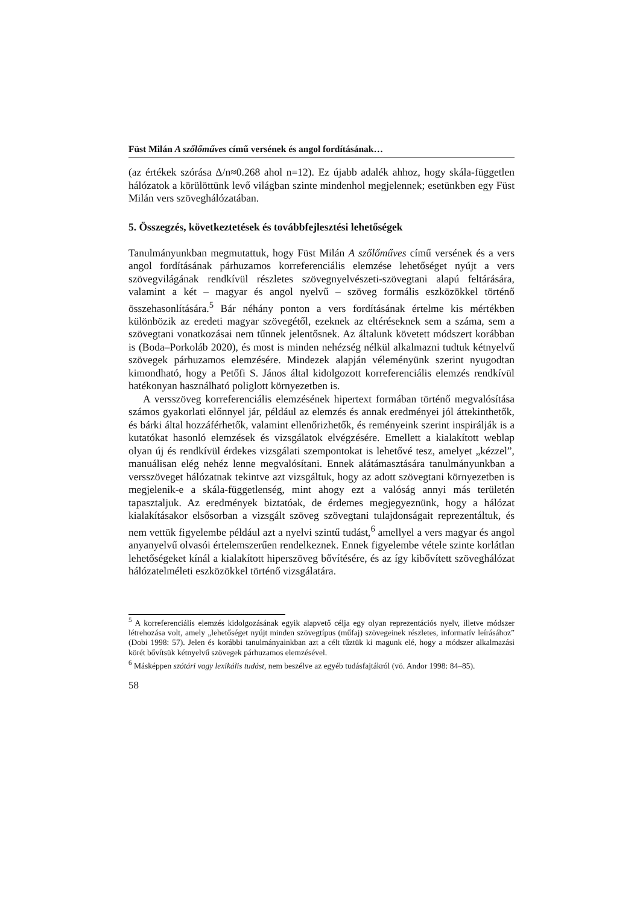Füst Milán A szőlőműves című versének és angol fordításának…
(az értékek szórása Δ/n≈0.268 ahol n=12). Ez újabb adalék ahhoz, hogy skála-független hálózatok a körülöttünk levő világban szinte mindenhol megjelennek; esetünkben egy Füst Milán vers szöveghálózatában.
5. Összegzés, következtetések és továbbfejlesztési lehetőségek
Tanulmányunkban megmutattuk, hogy Füst Milán A szőlőműves című versének és a vers angol fordításának párhuzamos korreferenciális elemzése lehetőséget nyújt a vers szövegvilágának rendkívül részletes szövegnyelvészeti-szövegtani alapú feltárására, valamint a két – magyar és angol nyelvű – szöveg formális eszközökkel történő összehasonlítására.<sup>5</sup> Bár néhány ponton a vers fordításának értelme kis mértékben különbözik az eredeti magyar szövegétől, ezeknek az eltéréseknek sem a száma, sem a szövegtani vonatkozásai nem tűnnek jelentősnek. Az általunk követett módszert korábban is (Boda–Porkoláb 2020), és most is minden nehézség nélkül alkalmazni tudtuk kétnyelvű szövegek párhuzamos elemzésére. Mindezek alapján véleményünk szerint nyugodtan kimondható, hogy a Petőfi S. János által kidolgozott korreferenciális elemzés rendkívül hatékonyan használható poliglott környezetben is.
A versszöveg korreferenciális elemzésének hipertext formában történő megvalósítása számos gyakorlati előnnyel jár, például az elemzés és annak eredményei jól áttekinthetők, és bárki által hozzáférhetők, valamint ellenőrizhetők, és reményeink szerint inspirálják is a kutatókat hasonló elemzések és vizsgálatok elvégzésére. Emellett a kialakított weblap olyan új és rendkívül érdekes vizsgálati szempontokat is lehetővé tesz, amelyet „kézzel”, manuálisan elég nehéz lenne megvalósítani. Ennek alátámasztására tanulmányunkban a versszöveget hálózatnak tekintve azt vizsgáltuk, hogy az adott szövegtani környezetben is megjelenik-e a skála-függetlenség, mint ahogy ezt a valóság annyi más területén tapasztaljuk. Az eredmények biztatóak, de érdemes megjegyeznünk, hogy a hálózat kialakításakor elsősorban a vizsgált szöveg szövegtani tulajdonságait reprezentáltuk, és nem vettük figyelembe például azt a nyelvi szintű tudást,<sup>6</sup> amellyel a vers magyar és angol anyanyelvű olvasói értelemszerűen rendelkeznek. Ennek figyelembe vétele szinte korlátlan lehetőségeket kínál a kialakított hiperszöveg bővítésére, és az így kibővített szöveghálózat hálózatelméleti eszközökkel történő vizsgálatára.
<sup>5</sup> A korreferenciális elemzés kidolgozásának egyik alapvető célja egy olyan reprezentációs nyelv, illetve módszer létrehozása volt, amely „lehetőséget nyújt minden szövegtípus (műfaj) szövegeinek részletes, informatív leírásához” (Dobi 1998: 57). Jelen és korábbi tanulmányainkban azt a célt tűztük ki magunk elé, hogy a módszer alkalmazási körét bővítsük kétnyelvű szövegek párhuzamos elemzésével.
<sup>6</sup> Másképpen szótári vagy lexikális tudást, nem beszélve az egyéb tudásfajtákról (vö. Andor 1998: 84–85).
58